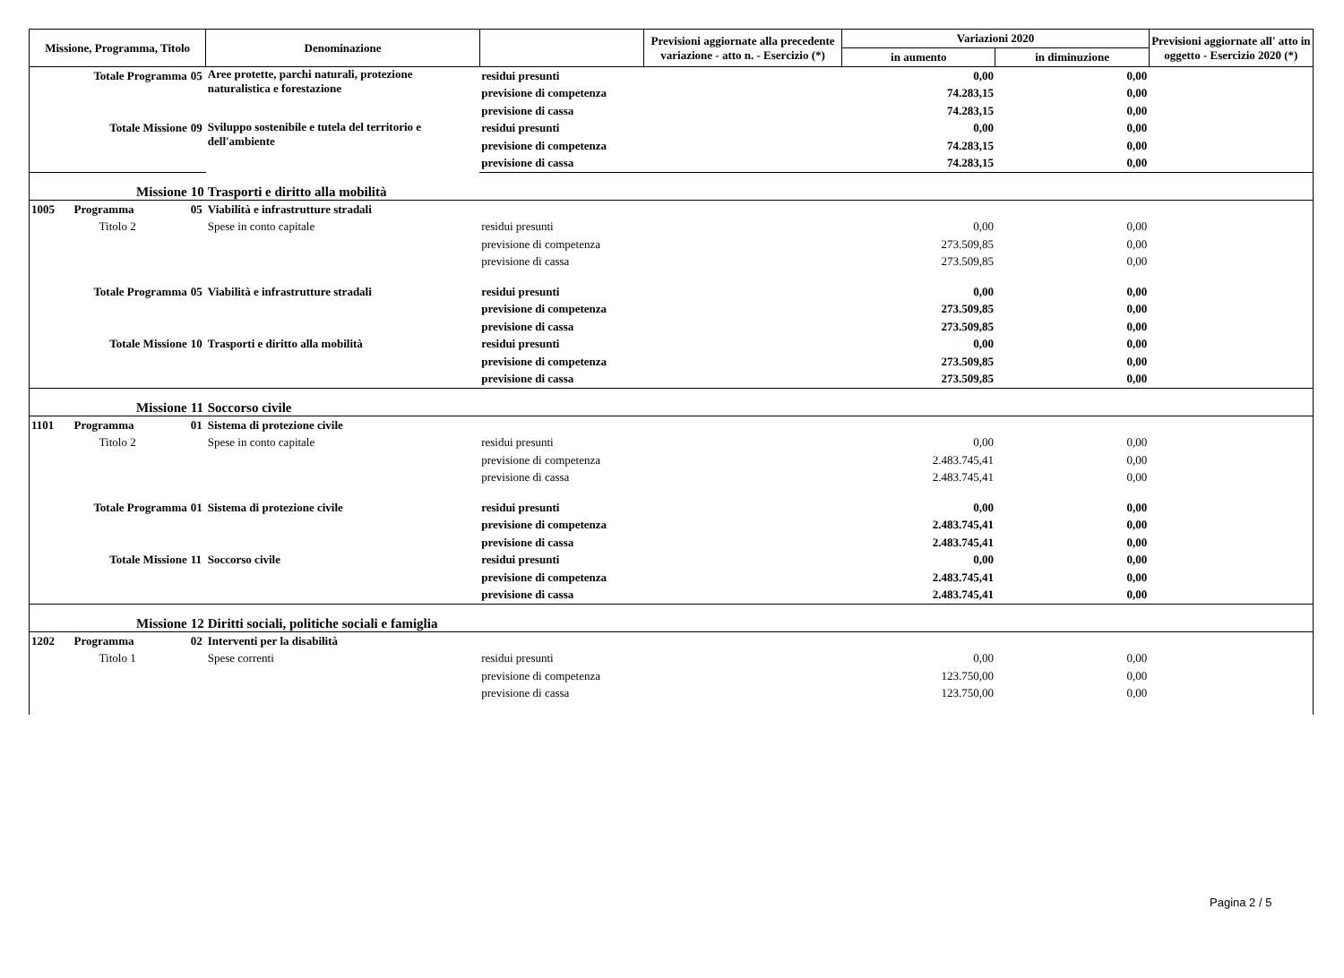| Missione, Programma, Titolo | | | Denominazione | | Previsioni aggiornate alla precedente variazione - atto n. - Esercizio (*) | Variazioni 2020 | | Previsioni aggiornate all' atto in oggetto - Esercizio 2020 (*) |
| --- | --- | --- | --- | --- | --- | --- | --- | --- |
| | | | | | | in aumento | in diminuzione | |
| Totale Programma | | 05 | Aree protette, parchi naturali, protezione naturalistica e forestazione | residui presunti | | 0,00 | 0,00 | |
| | | | | previsione di competenza | | 74.283,15 | 0,00 | |
| | | | | previsione di cassa | | 74.283,15 | 0,00 | |
| Totale Missione | | 09 | Sviluppo sostenibile e tutela del territorio e dell'ambiente | residui presunti | | 0,00 | 0,00 | |
| | | | | previsione di competenza | | 74.283,15 | 0,00 | |
| | | | | previsione di cassa | | 74.283,15 | 0,00 | |
| Missione | | 10 | Trasporti e diritto alla mobilità | | | | | |
| 1005 | Programma | 05 | Viabilità e infrastrutture stradali | | | | | |
| | Titolo 2 | | Spese in conto capitale | residui presunti | | 0,00 | 0,00 | |
| | | | | previsione di competenza | | 273.509,85 | 0,00 | |
| | | | | previsione di cassa | | 273.509,85 | 0,00 | |
| Totale Programma | | 05 | Viabilità e infrastrutture stradali | residui presunti | | 0,00 | 0,00 | |
| | | | | previsione di competenza | | 273.509,85 | 0,00 | |
| | | | | previsione di cassa | | 273.509,85 | 0,00 | |
| Totale Missione | | 10 | Trasporti e diritto alla mobilità | residui presunti | | 0,00 | 0,00 | |
| | | | | previsione di competenza | | 273.509,85 | 0,00 | |
| | | | | previsione di cassa | | 273.509,85 | 0,00 | |
| Missione | | 11 | Soccorso civile | | | | | |
| 1101 | Programma | 01 | Sistema di protezione civile | | | | | |
| | Titolo 2 | | Spese in conto capitale | residui presunti | | 0,00 | 0,00 | |
| | | | | previsione di competenza | | 2.483.745,41 | 0,00 | |
| | | | | previsione di cassa | | 2.483.745,41 | 0,00 | |
| Totale Programma | | 01 | Sistema di protezione civile | residui presunti | | 0,00 | 0,00 | |
| | | | | previsione di competenza | | 2.483.745,41 | 0,00 | |
| | | | | previsione di cassa | | 2.483.745,41 | 0,00 | |
| Totale Missione | | 11 | Soccorso civile | residui presunti | | 0,00 | 0,00 | |
| | | | | previsione di competenza | | 2.483.745,41 | 0,00 | |
| | | | | previsione di cassa | | 2.483.745,41 | 0,00 | |
| Missione | | 12 | Diritti sociali, politiche sociali e famiglia | | | | | |
| 1202 | Programma | 02 | Interventi per la disabilità | | | | | |
| | Titolo 1 | | Spese correnti | residui presunti | | 0,00 | 0,00 | |
| | | | | previsione di competenza | | 123.750,00 | 0,00 | |
| | | | | previsione di cassa | | 123.750,00 | 0,00 | |
Pagina 2 / 5